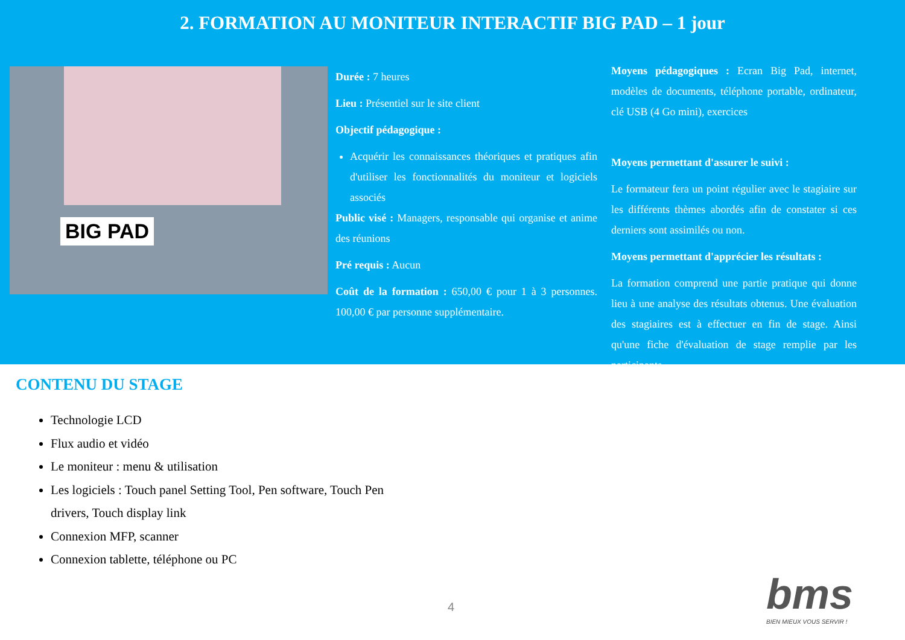2. FORMATION AU MONITEUR INTERACTIF BIG PAD – 1 jour
BIG PAD
Durée : 7 heures
Lieu : Présentiel sur le site client
Objectif pédagogique :
Acquérir les connaissances théoriques et pratiques afin d'utiliser les fonctionnalités du moniteur et logiciels associés
Public visé : Managers, responsable qui organise et anime des réunions
Pré requis : Aucun
Coût de la formation : 650,00 € pour 1 à 3 personnes. 100,00 € par personne supplémentaire.
Moyens pédagogiques : Ecran Big Pad, internet, modèles de documents, téléphone portable, ordinateur, clé USB (4 Go mini), exercices
Moyens permettant d'assurer le suivi :
Le formateur fera un point régulier avec le stagiaire sur les différents thèmes abordés afin de constater si ces derniers sont assimilés ou non.
Moyens permettant d'apprécier les résultats :
La formation comprend une partie pratique qui donne lieu à une analyse des résultats obtenus. Une évaluation des stagiaires est à effectuer en fin de stage. Ainsi qu'une fiche d'évaluation de stage remplie par les participants.
CONTENU DU STAGE
Technologie LCD
Flux audio et vidéo
Le moniteur : menu & utilisation
Les logiciels : Touch panel Setting Tool, Pen software, Touch Pen drivers, Touch display link
Connexion MFP, scanner
Connexion tablette, téléphone ou PC
4
bms
BIEN MIEUX VOUS SERVIR !